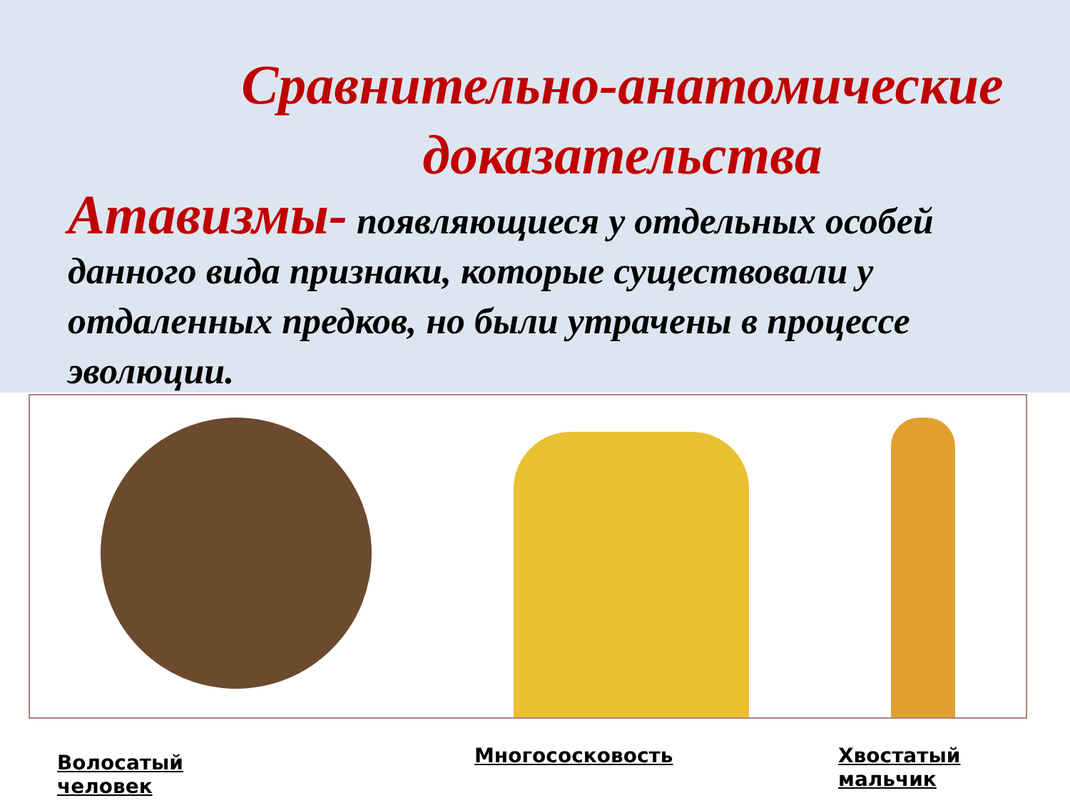Сравнительно-анатомические доказательства
Атавизмы- появляющиеся у отдельных особей данного вида признаки, которые существовали у отдаленных предков, но были утрачены в процессе эволюции.
Волосатый человек
Многососковость Хвостатый мальчик